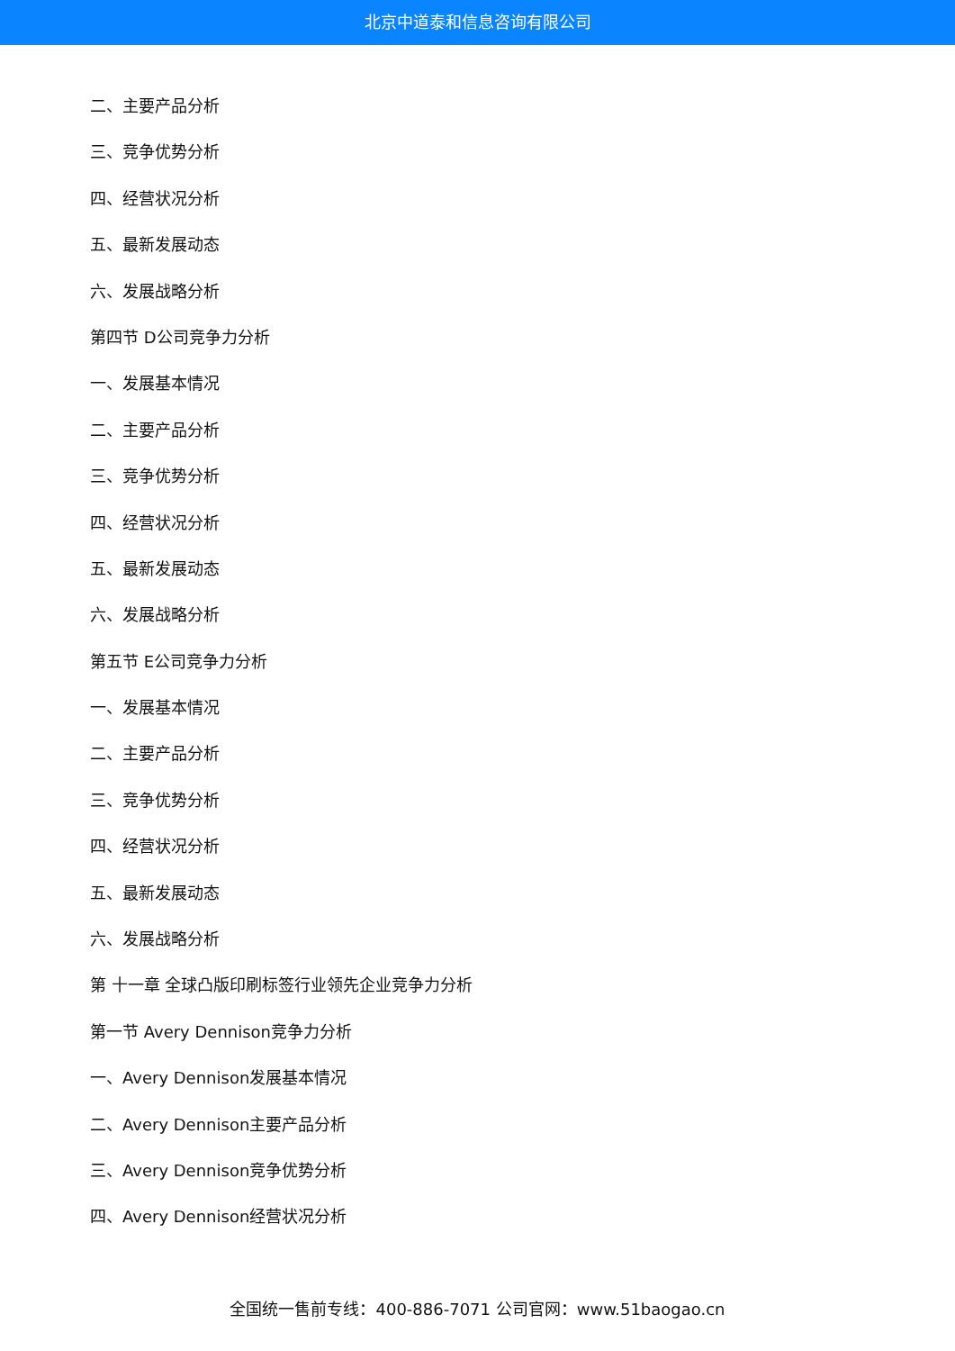北京中道泰和信息咨询有限公司
二、主要产品分析
三、竞争优势分析
四、经营状况分析
五、最新发展动态
六、发展战略分析
第四节 D公司竞争力分析
一、发展基本情况
二、主要产品分析
三、竞争优势分析
四、经营状况分析
五、最新发展动态
六、发展战略分析
第五节 E公司竞争力分析
一、发展基本情况
二、主要产品分析
三、竞争优势分析
四、经营状况分析
五、最新发展动态
六、发展战略分析
第 十一章 全球凸版印刷标签行业领先企业竞争力分析
第一节 Avery Dennison竞争力分析
一、Avery Dennison发展基本情况
二、Avery Dennison主要产品分析
三、Avery Dennison竞争优势分析
四、Avery Dennison经营状况分析
全国统一售前专线：400-886-7071 公司官网：www.51baogao.cn